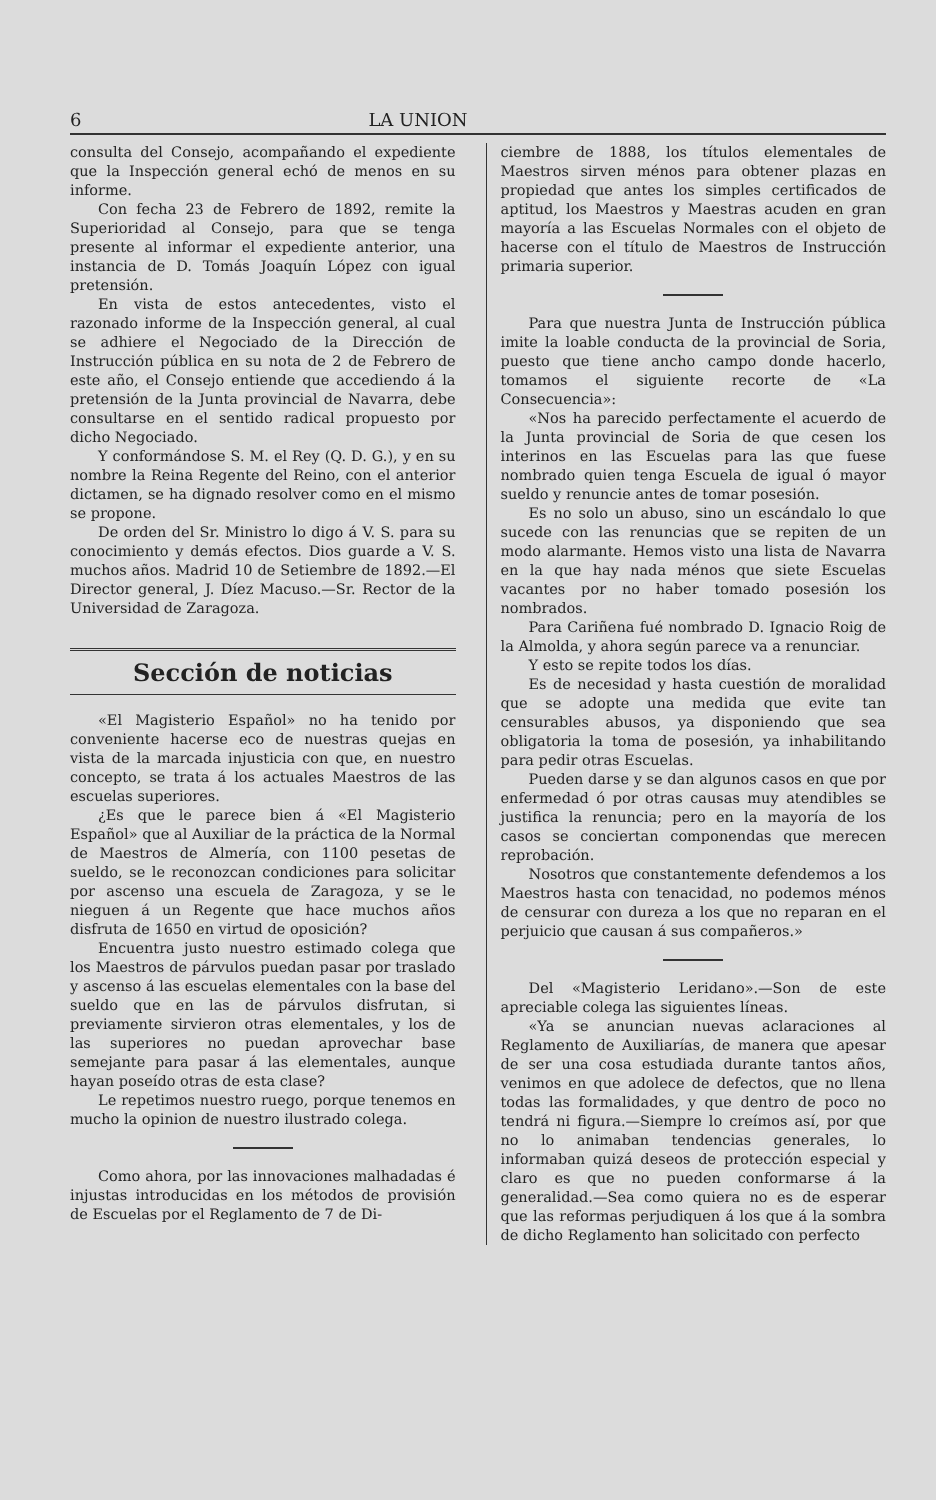6 LA UNION
consulta del Consejo, acompañando el expediente que la Inspección general echó de menos en su informe.
Con fecha 23 de Febrero de 1892, remite la Superioridad al Consejo, para que se tenga presente al informar el expediente anterior, una instancia de D. Tomás Joaquín López con igual pretensión.
En vista de estos antecedentes, visto el razonado informe de la Inspección general, al cual se adhiere el Negociado de la Dirección de Instrucción pública en su nota de 2 de Febrero de este año, el Consejo entiende que accediendo á la pretensión de la Junta provincial de Navarra, debe consultarse en el sentido radical propuesto por dicho Negociado.
Y conformándose S. M. el Rey (Q. D. G.), y en su nombre la Reina Regente del Reino, con el anterior dictamen, se ha dignado resolver como en el mismo se propone.
De orden del Sr. Ministro lo digo á V. S. para su conocimiento y demás efectos. Dios guarde a V. S. muchos años. Madrid 10 de Setiembre de 1892.—El Director general, J. Díez Macuso.—Sr. Rector de la Universidad de Zaragoza.
Sección de noticias
«El Magisterio Español» no ha tenido por conveniente hacerse eco de nuestras quejas en vista de la marcada injusticia con que, en nuestro concepto, se trata á los actuales Maestros de las escuelas superiores.
¿Es que le parece bien á «El Magisterio Español» que al Auxiliar de la práctica de la Normal de Maestros de Almería, con 1100 pesetas de sueldo, se le reconozcan condiciones para solicitar por ascenso una escuela de Zaragoza, y se le nieguen á un Regente que hace muchos años disfruta de 1650 en virtud de oposición?
Encuentra justo nuestro estimado colega que los Maestros de párvulos puedan pasar por traslado y ascenso á las escuelas elementales con la base del sueldo que en las de párvulos disfrutan, si previamente sirvieron otras elementales, y los de las superiores no puedan aprovechar base semejante para pasar á las elementales, aunque hayan poseído otras de esta clase?
Le repetimos nuestro ruego, porque tenemos en mucho la opinion de nuestro ilustrado colega.
Como ahora, por las innovaciones malhadadas é injustas introducidas en los métodos de provisión de Escuelas por el Reglamento de 7 de Di-
ciembre de 1888, los títulos elementales de Maestros sirven ménos para obtener plazas en propiedad que antes los simples certificados de aptitud, los Maestros y Maestras acuden en gran mayoría a las Escuelas Normales con el objeto de hacerse con el título de Maestros de Instrucción primaria superior.
Para que nuestra Junta de Instrucción pública imite la loable conducta de la provincial de Soria, puesto que tiene ancho campo donde hacerlo, tomamos el siguiente recorte de «La Consecuencia»:
«Nos ha parecido perfectamente el acuerdo de la Junta provincial de Soria de que cesen los interinos en las Escuelas para las que fuese nombrado quien tenga Escuela de igual ó mayor sueldo y renuncie antes de tomar posesión.
Es no solo un abuso, sino un escándalo lo que sucede con las renuncias que se repiten de un modo alarmante. Hemos visto una lista de Navarra en la que hay nada ménos que siete Escuelas vacantes por no haber tomado posesión los nombrados.
Para Cariñena fué nombrado D. Ignacio Roig de la Almolda, y ahora según parece va a renunciar.
Y esto se repite todos los días.
Es de necesidad y hasta cuestión de moralidad que se adopte una medida que evite tan censurables abusos, ya disponiendo que sea obligatoria la toma de posesión, ya inhabilitando para pedir otras Escuelas.
Pueden darse y se dan algunos casos en que por enfermedad ó por otras causas muy atendibles se justifica la renuncia; pero en la mayoría de los casos se conciertan componendas que merecen reprobación.
Nosotros que constantemente defendemos a los Maestros hasta con tenacidad, no podemos ménos de censurar con dureza a los que no reparan en el perjuicio que causan á sus compañeros.»
Del «Magisterio Leridano».—Son de este apreciable colega las siguientes líneas.
«Ya se anuncian nuevas aclaraciones al Reglamento de Auxiliarías, de manera que apesar de ser una cosa estudiada durante tantos años, venimos en que adolece de defectos, que no llena todas las formalidades, y que dentro de poco no tendrá ni figura.—Siempre lo creímos así, por que no lo animaban tendencias generales, lo informaban quizá deseos de protección especial y claro es que no pueden conformarse á la generalidad.—Sea como quiera no es de esperar que las reformas perjudiquen á los que á la sombra de dicho Reglamento han solicitado con perfecto